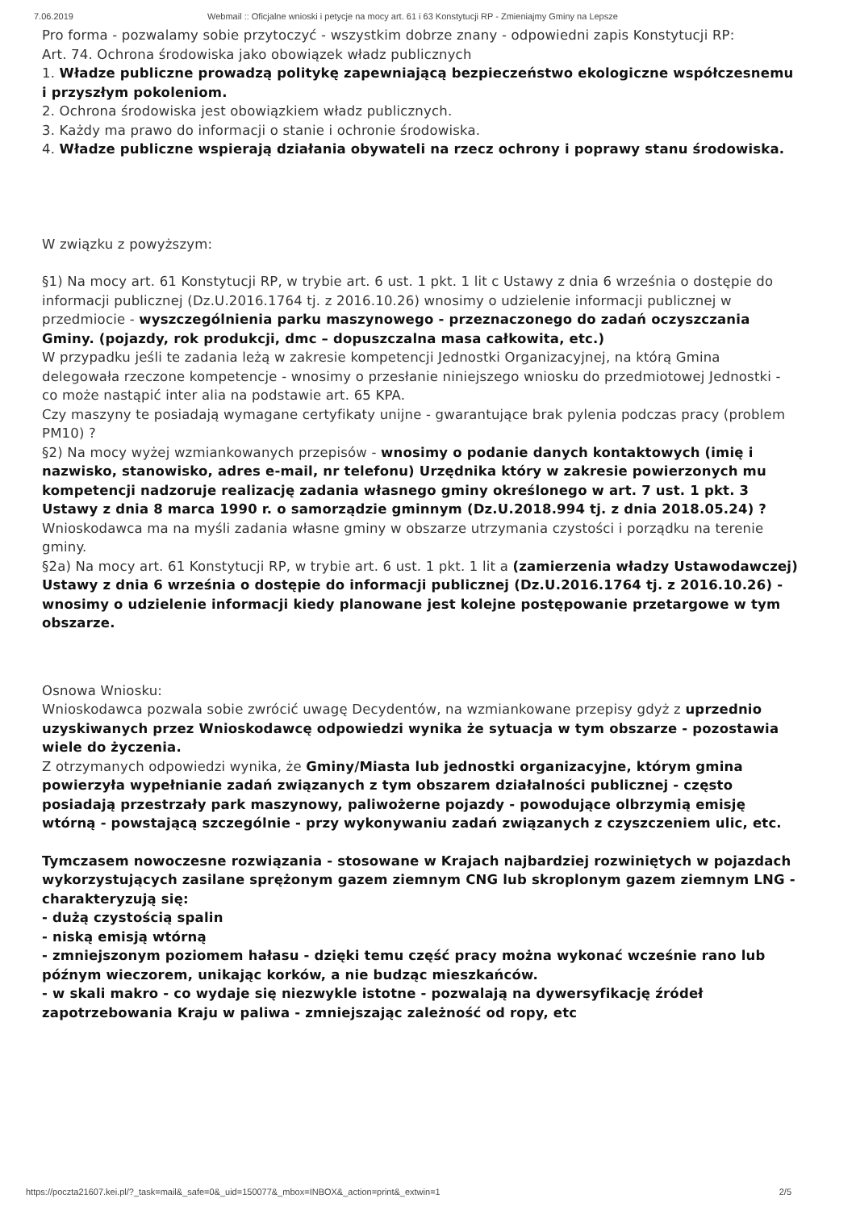7.06.2019 Webmail :: Oficjalne wnioski i petycje na mocy art. 61 i 63 Konstytucji RP - Zmieniajmy Gminy na Lepsze
Pro forma - pozwalamy sobie przytoczyć - wszystkim dobrze znany - odpowiedni zapis Konstytucji RP:
Art. 74. Ochrona środowiska jako obowiązek władz publicznych
1. Władze publiczne prowadzą politykę zapewniającą bezpieczeństwo ekologiczne współczesnemu i przyszłym pokoleniom.
2. Ochrona środowiska jest obowiązkiem władz publicznych.
3. Każdy ma prawo do informacji o stanie i ochronie środowiska.
4. Władze publiczne wspierają działania obywateli na rzecz ochrony i poprawy stanu środowiska.
W związku z powyższym:
§1) Na mocy art. 61 Konstytucji RP, w trybie art. 6 ust. 1 pkt. 1 lit c Ustawy z dnia 6 września o dostępie do informacji publicznej (Dz.U.2016.1764 tj. z 2016.10.26) wnosimy o udzielenie informacji publicznej w przedmiocie - wyszczególnienia parku maszynowego - przeznaczonego do zadań oczyszczania Gminy. (pojazdy, rok produkcji, dmc – dopuszczalna masa całkowita, etc.)
W przypadku jeśli te zadania leżą w zakresie kompetencji Jednostki Organizacyjnej, na którą Gmina delegowała rzeczone kompetencje - wnosimy o przesłanie niniejszego wniosku do przedmiotowej Jednostki - co może nastąpić inter alia na podstawie art. 65 KPA.
Czy maszyny te posiadają wymagane certyfikaty unijne - gwarantujące brak pylenia podczas pracy (problem PM10) ?
§2) Na mocy wyżej wzmiankowanych przepisów - wnosimy o podanie danych kontaktowych (imię i nazwisko, stanowisko, adres e-mail, nr telefonu) Urzędnika który w zakresie powierzonych mu kompetencji nadzoruje realizację zadania własnego gminy określonego w art. 7 ust. 1 pkt. 3 Ustawy z dnia 8 marca 1990 r. o samorządzie gminnym (Dz.U.2018.994 tj. z dnia 2018.05.24) ?
Wnioskodawca ma na myśli zadania własne gminy w obszarze utrzymania czystości i porządku na terenie gminy.
§2a) Na mocy art. 61 Konstytucji RP, w trybie art. 6 ust. 1 pkt. 1 lit a (zamierzenia władzy Ustawodawczej) Ustawy z dnia 6 września o dostępie do informacji publicznej (Dz.U.2016.1764 tj. z 2016.10.26) - wnosimy o udzielenie informacji kiedy planowane jest kolejne postępowanie przetargowe w tym obszarze.
Osnowa Wniosku:
Wnioskodawca pozwala sobie zwrócić uwagę Decydentów, na wzmiankowane przepisy gdyż z uprzednio uzyskiwanych przez Wnioskodawcę odpowiedzi wynika że sytuacja w tym obszarze - pozostawia wiele do życzenia.
Z otrzymanych odpowiedzi wynika, że Gminy/Miasta lub jednostki organizacyjne, którym gmina powierzyła wypełnianie zadań związanych z tym obszarem działalności publicznej - często posiadają przestrzały park maszynowy, paliwożerne pojazdy - powodujące olbrzymią emisję wtórną - powstającą szczególnie - przy wykonywaniu zadań związanych z czyszczeniem ulic, etc.
Tymczasem nowoczesne rozwiązania - stosowane w Krajach najbardziej rozwiniętych w pojazdach wykorzystujących zasilane sprężonym gazem ziemnym CNG lub skroplonym gazem ziemnym LNG - charakteryzują się:
- dużą czystością spalin
- niską emisją wtórną
- zmniejszonym poziomem hałasu - dzięki temu część pracy można wykonać wcześnie rano lub późnym wieczorem, unikając korków, a nie budząc mieszkańców.
- w skali makro - co wydaje się niezwykle istotne - pozwalają na dywersyfikację źródeł zapotrzebowania Kraju w paliwa - zmniejszając zależność od ropy, etc
https://poczta21607.kei.pl/?_task=mail&_safe=0&_uid=150077&_mbox=INBOX&_action=print&_extwin=1 2/5